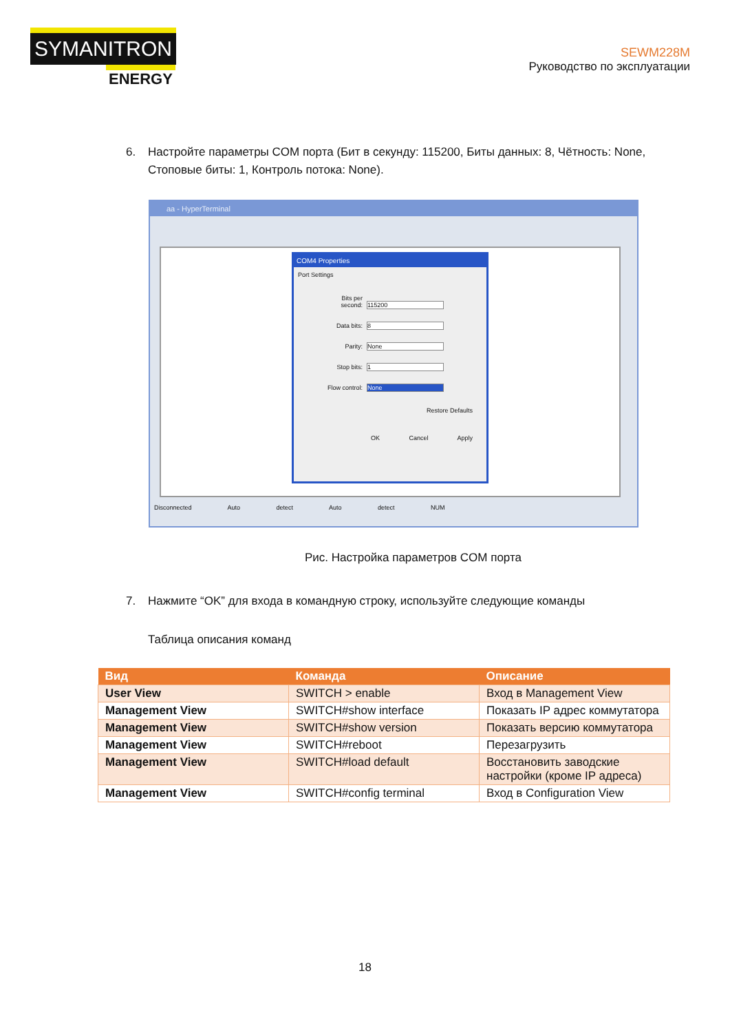SYMANITRON
ENERGY
SEWM228M
Руководство по эксплуатации
6. Настройте параметры COM порта (Бит в секунду: 115200, Биты данных: 8, Чётность: None, Стоповые биты: 1, Контроль потока: None).
aa - HyperTerminal
COM4 Properties
Port Settings
Bits per second: 115200
Data bits: 8
Parity: None
Stop bits: 1
Flow control: None
Restore Defaults
OK Cancel Apply
Disconnected Auto detect Auto detect NUM
Рис. Настройка параметров COM порта
7. Нажмите “OK” для входа в командную строку, используйте следующие команды
Таблица описания команд
| Вид | Команда | Описание |
| --- | --- | --- |
| User View | SWITCH > enable | Вход в Management View |
| Management View | SWITCH#show interface | Показать IP адрес коммутатора |
| Management View | SWITCH#show version | Показать версию коммутатора |
| Management View | SWITCH#reboot | Перезагрузить |
| Management View | SWITCH#load default | Восстановить заводские настройки (кроме IP адреса) |
| Management View | SWITCH#config terminal | Вход в Configuration View |
18